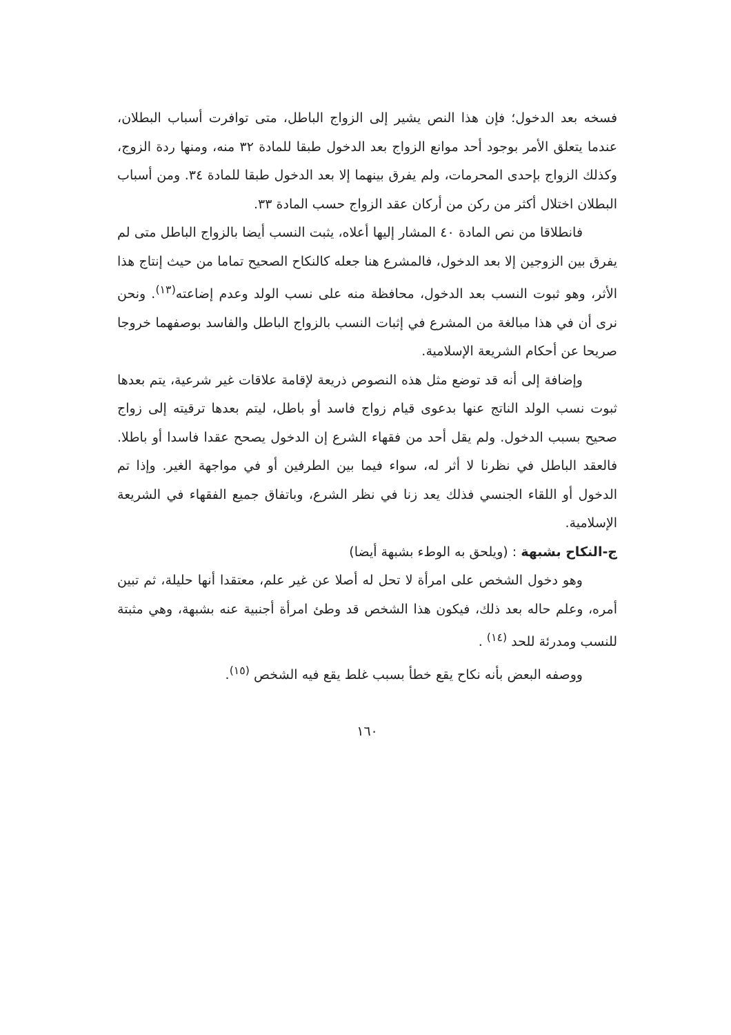فسخه بعد الدخول؛ فإن هذا النص يشير إلى الزواج الباطل، متى توافرت أسباب البطلان، عندما يتعلق الأمر بوجود أحد موانع الزواج بعد الدخول طبقا للمادة ٣٢ منه، ومنها ردة الزوج، وكذلك الزواج بإحدى المحرمات، ولم يفرق بينهما إلا بعد الدخول طبقا للمادة ٣٤. ومن أسباب البطلان اختلال أكثر من ركن من أركان عقد الزواج حسب المادة ٣٣.
فانطلاقا من نص المادة ٤٠ المشار إليها أعلاه، يثبت النسب أيضا بالزواج الباطل متى لم يفرق بين الزوجين إلا بعد الدخول، فالمشرع هنا جعله كالنكاح الصحيح تماما من حيث إنتاج هذا الأثر، وهو ثبوت النسب بعد الدخول، محافظة منه على نسب الولد وعدم إضاعته<sup>(١٣)</sup>. ونحن نرى أن في هذا مبالغة من المشرع في إثبات النسب بالزواج الباطل والفاسد بوصفهما خروجا صريحا عن أحكام الشريعة الإسلامية.
وإضافة إلى أنه قد توضع مثل هذه النصوص ذريعة لإقامة علاقات غير شرعية، يتم بعدها ثبوت نسب الولد الناتج عنها بدعوى قيام زواج فاسد أو باطل، ليتم بعدها ترقيته إلى زواج صحيح بسبب الدخول. ولم يقل أحد من فقهاء الشرع إن الدخول يصحح عقدا فاسدا أو باطلا. فالعقد الباطل في نظرنا لا أثر له، سواء فيما بين الطرفين أو في مواجهة الغير. وإذا تم الدخول أو اللقاء الجنسي فذلك يعد زنا في نظر الشرع، وباتفاق جميع الفقهاء في الشريعة الإسلامية.
ج-النكاح بشبهة : (ويلحق به الوطء بشبهة أيضا)
وهو دخول الشخص على امرأة لا تحل له أصلا عن غير علم، معتقدا أنها حليلة، ثم تبين أمره، وعلم حاله بعد ذلك، فيكون هذا الشخص قد وطئ امرأة أجنبية عنه بشبهة، وهي مثبتة للنسب ومدرئة للحد <sup>(١٤)</sup> .
ووصفه البعض بأنه نكاح يقع خطأ بسبب غلط يقع فيه الشخص <sup>(١٥)</sup>.
١٦٠